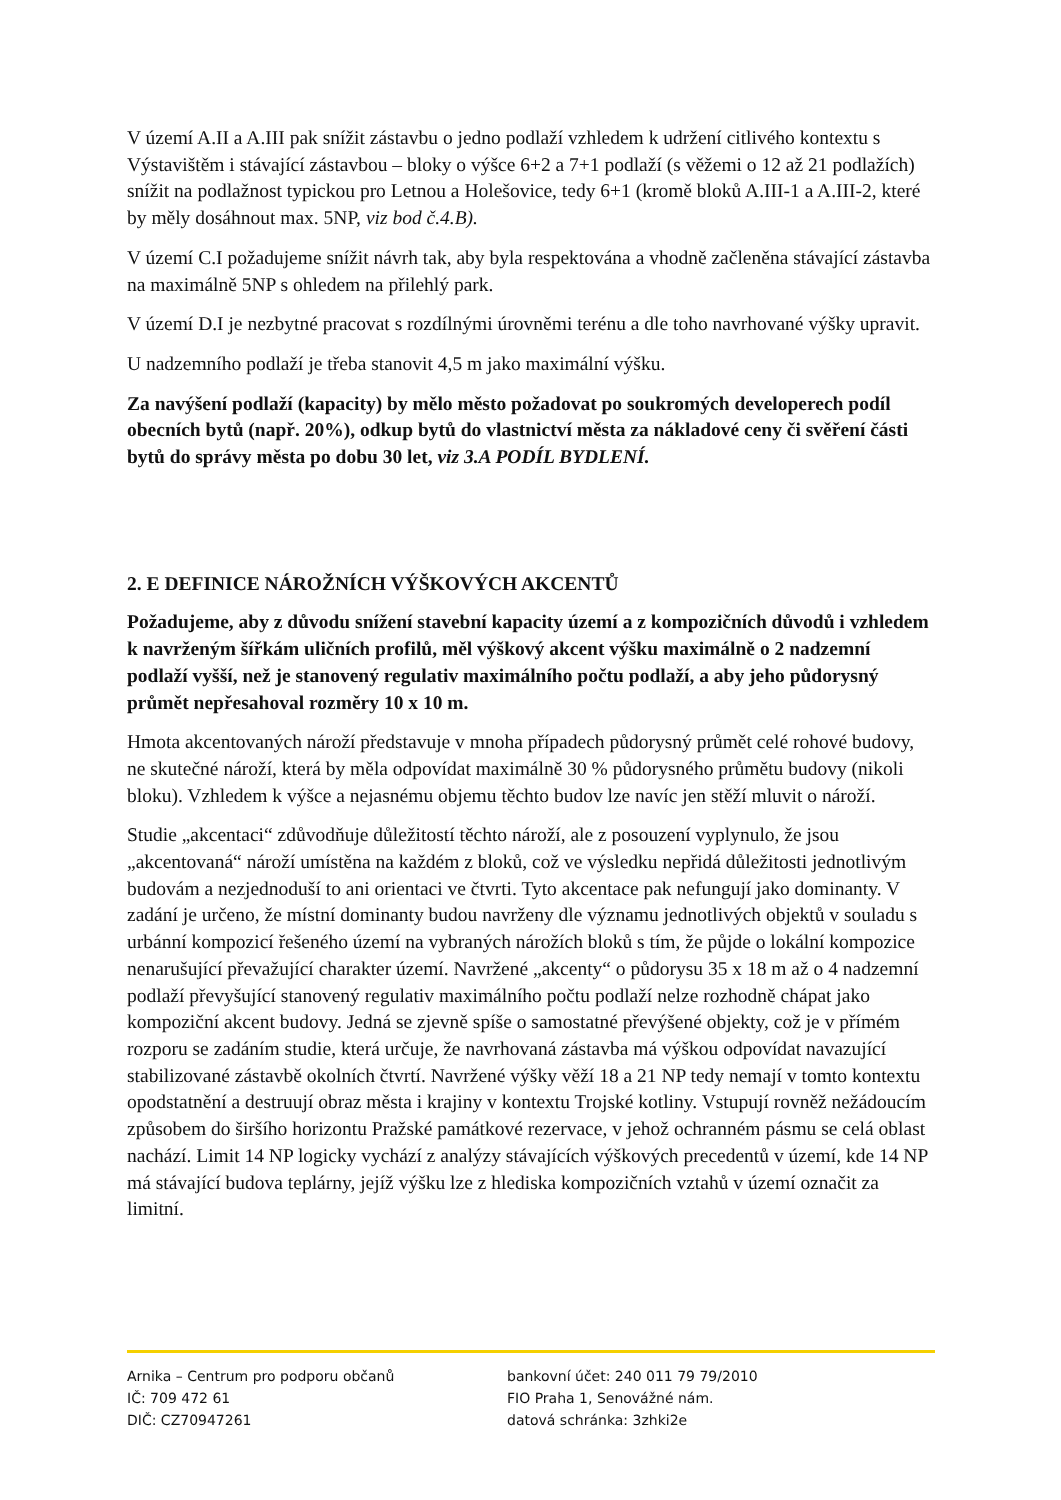V území A.II a A.III pak snížit zástavbu o jedno podlaží vzhledem k udržení citlivého kontextu s Výstavištěm i stávající zástavbou – bloky o výšce 6+2 a 7+1 podlaží (s věžemi o 12 až 21 podlažích) snížit na podlažnost typickou pro Letnou a Holešovice, tedy 6+1 (kromě bloků A.III-1 a A.III-2, které by měly dosáhnout max. 5NP, viz bod č.4.B).
V území C.I požadujeme snížit návrh tak, aby byla respektována a vhodně začleněna stávající zástavba na maximálně 5NP s ohledem na přilehlý park.
V území D.I je nezbytné pracovat s rozdílnými úrovněmi terénu a dle toho navrhované výšky upravit.
U nadzemního podlaží je třeba stanovit 4,5 m jako maximální výšku.
Za navýšení podlaží (kapacity) by mělo město požadovat po soukromých developerech podíl obecních bytů (např. 20%), odkup bytů do vlastnictví města za nákladové ceny či svěření části bytů do správy města po dobu 30 let, viz 3.A PODÍL BYDLENÍ.
2. E DEFINICE NÁROŽNÍCH VÝŠKOVÝCH AKCENTŮ
Požadujeme, aby z důvodu snížení stavební kapacity území a z kompozičních důvodů i vzhledem k navrženým šířkám uličních profilů, měl výškový akcent výšku maximálně o 2 nadzemní podlaží vyšší, než je stanovený regulativ maximálního počtu podlaží, a aby jeho půdorysný průmět nepřesahoval rozměry 10 x 10 m.
Hmota akcentovaných nároží představuje v mnoha případech půdorysný průmět celé rohové budovy, ne skutečné nároží, která by měla odpovídat maximálně 30 % půdorysného průmětu budovy (nikoli bloku). Vzhledem k výšce a nejasnému objemu těchto budov lze navíc jen stěží mluvit o nároží.
Studie „akcentaci“ zdůvodňuje důležitostí těchto nároží, ale z posouzení vyplynulo, že jsou „akcentovaná“ nároží umístěna na každém z bloků, což ve výsledku nepřidá důležitosti jednotlivým budovám a nezjednoduší to ani orientaci ve čtvrti. Tyto akcentace pak nefungují jako dominanty. V zadání je určeno, že místní dominanty budou navrženy dle významu jednotlivých objektů v souladu s urbánní kompozicí řešeného území na vybraných nárožích bloků s tím, že půjde o lokální kompozice nenarušující převažující charakter území. Navržené „akcenty“ o půdorysu 35 x 18 m až o 4 nadzemní podlaží převyšující stanovený regulativ maximálního počtu podlaží nelze rozhodně chápat jako kompoziční akcent budovy. Jedná se zjevně spíše o samostatné převýšené objekty, což je v přímém rozporu se zadáním studie, která určuje, že navrhovaná zástavba má výškou odpovídat navazující stabilizované zástavbě okolních čtvrtí. Navržené výšky věží 18 a 21 NP tedy nemají v tomto kontextu opodstatnění a destruují obraz města i krajiny v kontextu Trojské kotliny. Vstupují rovněž nežádoucím způsobem do širšího horizontu Pražské památkové rezervace, v jehož ochranném pásmu se celá oblast nachází. Limit 14 NP logicky vychází z analýzy stávajících výškových precedentů v území, kde 14 NP má stávající budova teplárny, jejíž výšku lze z hlediska kompozičních vztahů v území označit za limitní.
Arnika – Centrum pro podporu občanů
IČ: 709 472 61
DIČ: CZ70947261
bankovní účet: 240 011 79 79/2010
FIO Praha 1, Senovážné nám.
datová schránka: 3zhki2e